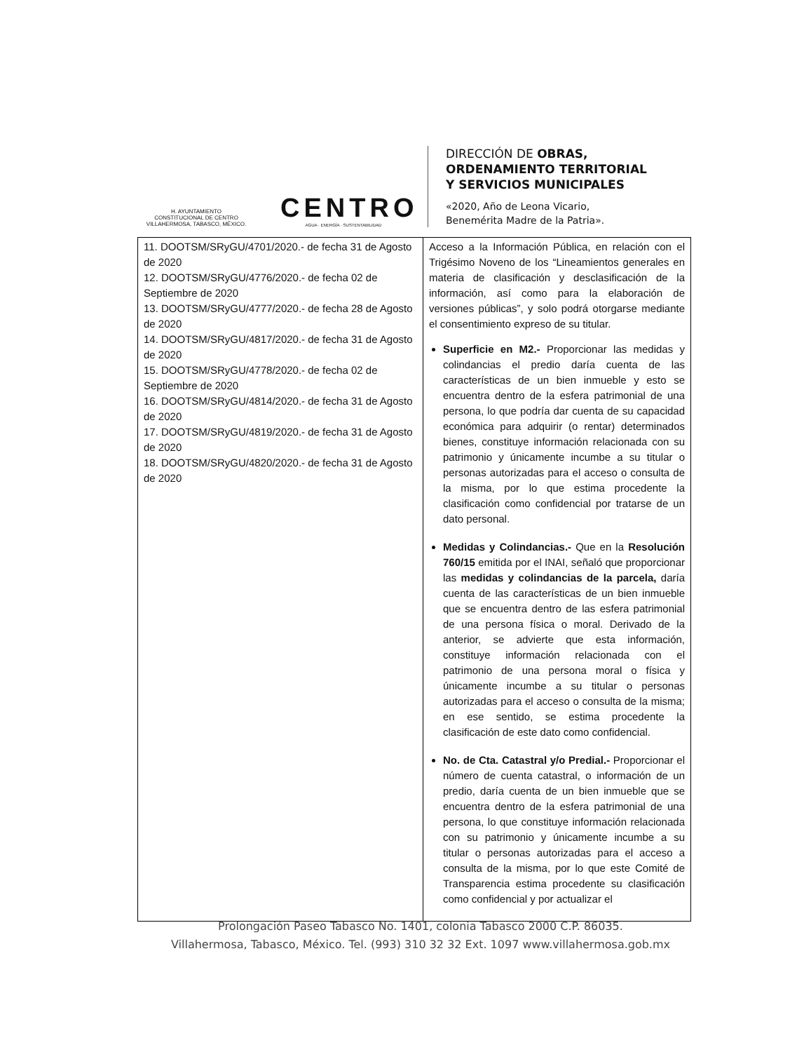H. AYUNTAMIENTO
CONSTITUCIONAL DE CENTRO
VILLAHERMOSA, TABASCO, MÉXICO.
CENTRO
AGUA · ENERGÍA · SUSTENTABILIDAD
DIRECCIÓN DE OBRAS,
ORDENAMIENTO TERRITORIAL
Y SERVICIOS MUNICIPALES
«2020, Año de Leona Vicario,
Benemérita Madre de la Patria».
| 11. DOOTSM/SRyGU/4701/2020.- de fecha 31 de Agosto de 2020 12. DOOTSM/SRyGU/4776/2020.- de fecha 02 de Septiembre de 2020 13. DOOTSM/SRyGU/4777/2020.- de fecha 28 de Agosto de 2020 14. DOOTSM/SRyGU/4817/2020.- de fecha 31 de Agosto de 2020 15. DOOTSM/SRyGU/4778/2020.- de fecha 02 de Septiembre de 2020 16. DOOTSM/SRyGU/4814/2020.- de fecha 31 de Agosto de 2020 17. DOOTSM/SRyGU/4819/2020.- de fecha 31 de Agosto de 2020 18. DOOTSM/SRyGU/4820/2020.- de fecha 31 de Agosto de 2020 | Acceso a la Información Pública, en relación con el Trigésimo Noveno de los “Lineamientos generales en materia de clasificación y desclasificación de la información, así como para la elaboración de versiones públicas”, y solo podrá otorgarse mediante el consentimiento expreso de su titular. Superficie en M2.- Proporcionar las medidas y colindancias el predio daría cuenta de las características de un bien inmueble y esto se encuentra dentro de la esfera patrimonial de una persona, lo que podría dar cuenta de su capacidad económica para adquirir (o rentar) determinados bienes, constituye información relacionada con su patrimonio y únicamente incumbe a su titular o personas autorizadas para el acceso o consulta de la misma, por lo que estima procedente la clasificación como confidencial por tratarse de un dato personal. Medidas y Colindancias.- Que en la Resolución 760/15 emitida por el INAI, señaló que proporcionar las medidas y colindancias de la parcela, daría cuenta de las características de un bien inmueble que se encuentra dentro de las esfera patrimonial de una persona física o moral. Derivado de la anterior, se advierte que esta información, constituye información relacionada con el patrimonio de una persona moral o física y únicamente incumbe a su titular o personas autorizadas para el acceso o consulta de la misma; en ese sentido, se estima procedente la clasificación de este dato como confidencial. No. de Cta. Catastral y/o Predial.- Proporcionar el número de cuenta catastral, o información de un predio, daría cuenta de un bien inmueble que se encuentra dentro de la esfera patrimonial de una persona, lo que constituye información relacionada con su patrimonio y únicamente incumbe a su titular o personas autorizadas para el acceso a consulta de la misma, por lo que este Comité de Transparencia estima procedente su clasificación como confidencial y por actualizar el |
Prolongación Paseo Tabasco No. 1401, colonia Tabasco 2000 C.P. 86035.
Villahermosa, Tabasco, México. Tel. (993) 310 32 32 Ext. 1097 www.villahermosa.gob.mx